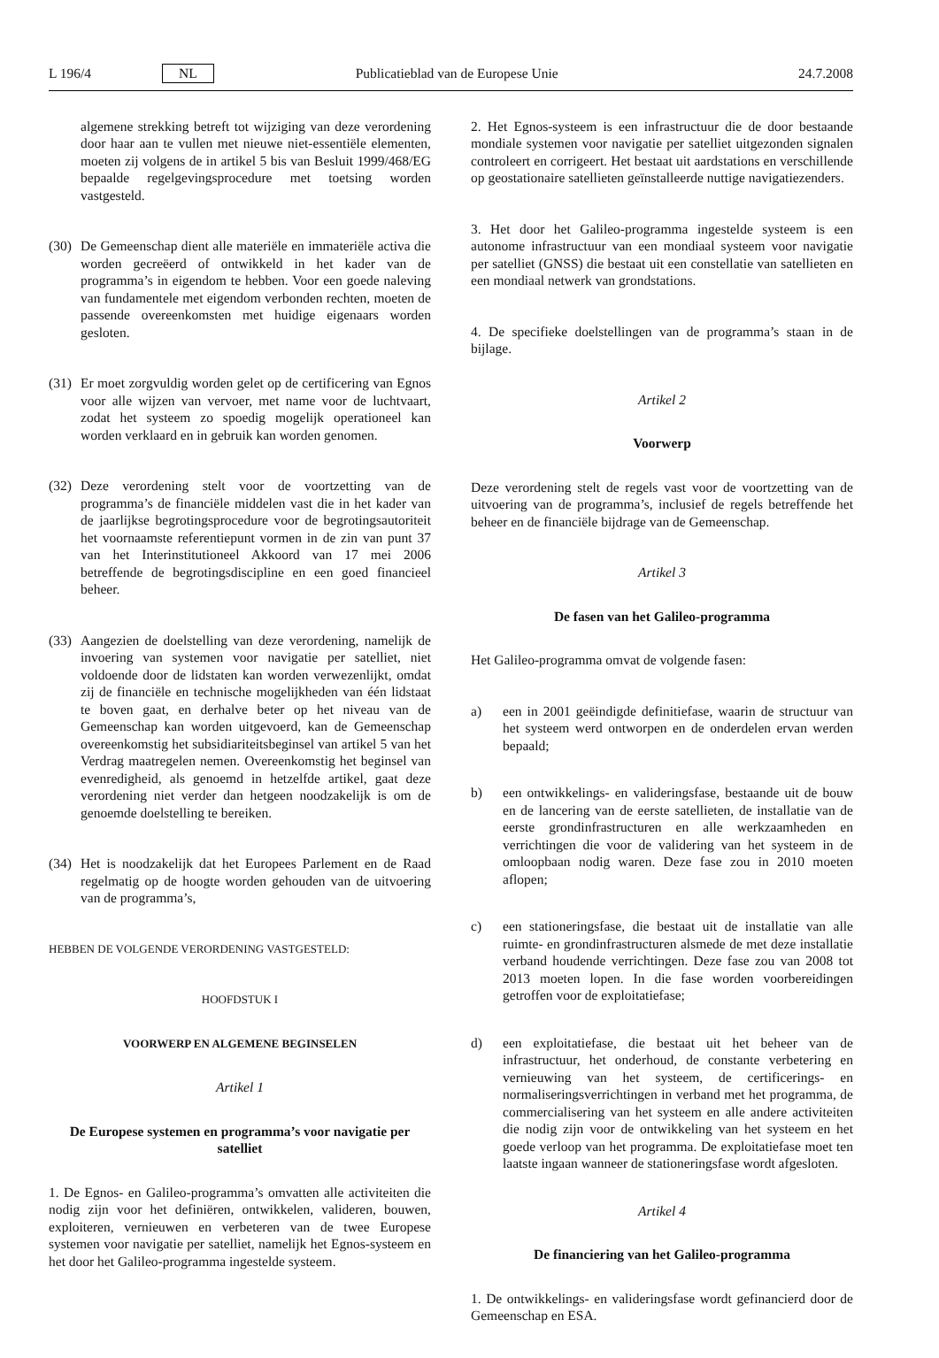L 196/4 NL Publicatieblad van de Europese Unie 24.7.2008
algemene strekking betreft tot wijziging van deze verordening door haar aan te vullen met nieuwe niet-essentiële elementen, moeten zij volgens de in artikel 5 bis van Besluit 1999/468/EG bepaalde regelgevingsprocedure met toetsing worden vastgesteld.
(30) De Gemeenschap dient alle materiële en immateriële activa die worden gecreëerd of ontwikkeld in het kader van de programma’s in eigendom te hebben. Voor een goede naleving van fundamentele met eigendom verbonden rechten, moeten de passende overeenkomsten met huidige eigenaars worden gesloten.
(31) Er moet zorgvuldig worden gelet op de certificering van Egnos voor alle wijzen van vervoer, met name voor de luchtvaart, zodat het systeem zo spoedig mogelijk operationeel kan worden verklaard en in gebruik kan worden genomen.
(32) Deze verordening stelt voor de voortzetting van de programma’s de financiële middelen vast die in het kader van de jaarlijkse begrotingsprocedure voor de begrotingsautoriteit het voornaamste referentiepunt vormen in de zin van punt 37 van het Interinstitutioneel Akkoord van 17 mei 2006 betreffende de begrotingsdiscipline en een goed financieel beheer.
(33) Aangezien de doelstelling van deze verordening, namelijk de invoering van systemen voor navigatie per satelliet, niet voldoende door de lidstaten kan worden verwezenlijkt, omdat zij de financiële en technische mogelijkheden van één lidstaat te boven gaat, en derhalve beter op het niveau van de Gemeenschap kan worden uitgevoerd, kan de Gemeenschap overeenkomstig het subsidiariteitsbeginsel van artikel 5 van het Verdrag maatregelen nemen. Overeenkomstig het beginsel van evenredigheid, als genoemd in hetzelfde artikel, gaat deze verordening niet verder dan hetgeen noodzakelijk is om de genoemde doelstelling te bereiken.
(34) Het is noodzakelijk dat het Europees Parlement en de Raad regelmatig op de hoogte worden gehouden van de uitvoering van de programma’s,
HEBBEN DE VOLGENDE VERORDENING VASTGESTELD:
HOOFDSTUK I
VOORWERP EN ALGEMENE BEGINSELEN
Artikel 1
De Europese systemen en programma’s voor navigatie per satelliet
1. De Egnos- en Galileo-programma’s omvatten alle activiteiten die nodig zijn voor het definiëren, ontwikkelen, valideren, bouwen, exploiteren, vernieuwen en verbeteren van de twee Europese systemen voor navigatie per satelliet, namelijk het Egnos-systeem en het door het Galileo-programma ingestelde systeem.
2. Het Egnos-systeem is een infrastructuur die de door bestaande mondiale systemen voor navigatie per satelliet uitgezonden signalen controleert en corrigeert. Het bestaat uit aardstations en verschillende op geostationaire satellieten geïnstalleerde nuttige navigatiezenders.
3. Het door het Galileo-programma ingestelde systeem is een autonome infrastructuur van een mondiaal systeem voor navigatie per satelliet (GNSS) die bestaat uit een constellatie van satellieten en een mondiaal netwerk van grondstations.
4. De specifieke doelstellingen van de programma’s staan in de bijlage.
Artikel 2
Voorwerp
Deze verordening stelt de regels vast voor de voortzetting van de uitvoering van de programma’s, inclusief de regels betreffende het beheer en de financiële bijdrage van de Gemeenschap.
Artikel 3
De fasen van het Galileo-programma
Het Galileo-programma omvat de volgende fasen:
a) een in 2001 geëindigde definitiefase, waarin de structuur van het systeem werd ontworpen en de onderdelen ervan werden bepaald;
b) een ontwikkelings- en valideringsfase, bestaande uit de bouw en de lancering van de eerste satellieten, de installatie van de eerste grondinfrastructuren en alle werkzaamheden en verrichtingen die voor de validering van het systeem in de omloopbaan nodig waren. Deze fase zou in 2010 moeten aflopen;
c) een stationeringsfase, die bestaat uit de installatie van alle ruimte- en grondinfrastructuren alsmede de met deze installatie verband houdende verrichtingen. Deze fase zou van 2008 tot 2013 moeten lopen. In die fase worden voorbereidingen getroffen voor de exploitatiefase;
d) een exploitatiefase, die bestaat uit het beheer van de infrastructuur, het onderhoud, de constante verbetering en vernieuwing van het systeem, de certificerings- en normaliseringsverrichtingen in verband met het programma, de commercialisering van het systeem en alle andere activiteiten die nodig zijn voor de ontwikkeling van het systeem en het goede verloop van het programma. De exploitatiefase moet ten laatste ingaan wanneer de stationeringsfase wordt afgesloten.
Artikel 4
De financiering van het Galileo-programma
1. De ontwikkelings- en valideringsfase wordt gefinancierd door de Gemeenschap en ESA.